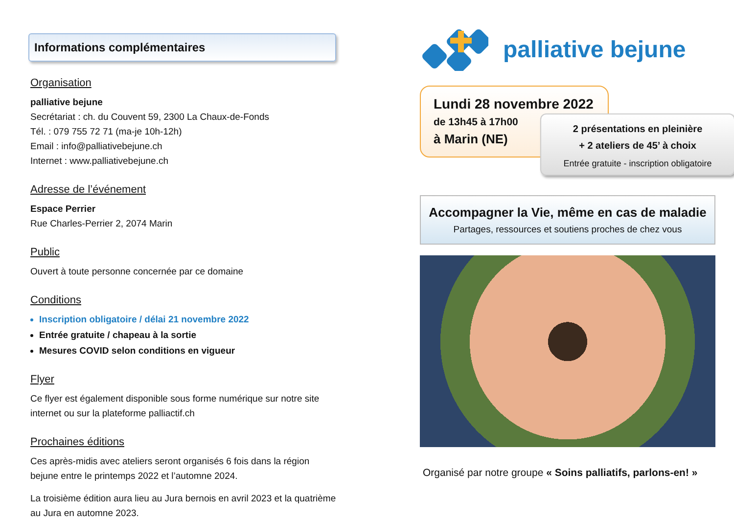Informations complémentaires
Organisation
palliative bejune
Secrétariat : ch. du Couvent 59, 2300 La Chaux-de-Fonds
Tél. : 079 755 72 71 (ma-je 10h-12h)
Email : info@palliativebejune.ch
Internet : www.palliativebejune.ch
Adresse de l’événement
Espace Perrier
Rue Charles-Perrier 2, 2074 Marin
Public
Ouvert à toute personne concernée par ce domaine
Conditions
Inscription obligatoire / délai 21 novembre 2022
Entrée gratuite / chapeau à la sortie
Mesures COVID selon conditions en vigueur
Flyer
Ce flyer est également disponible sous forme numérique sur notre site internet ou sur la plateforme palliactif.ch
Prochaines éditions
Ces après-midis avec ateliers seront organisés 6 fois dans la région bejune entre le printemps 2022 et l’automne 2024.
La troisième édition aura lieu au Jura bernois en avril 2023 et la quatrième au Jura en automne 2023.
palliative bejune
Lundi 28 novembre 2022
de 13h45 à 17h00
à Marin (NE)
2 présentations en pleinière
+ 2 ateliers de 45’ à choix
Entrée gratuite - inscription obligatoire
Accompagner la Vie, même en cas de maladie
Partages, ressources et soutiens proches de chez vous
Organisé par notre groupe « Soins palliatifs, parlons-en! »